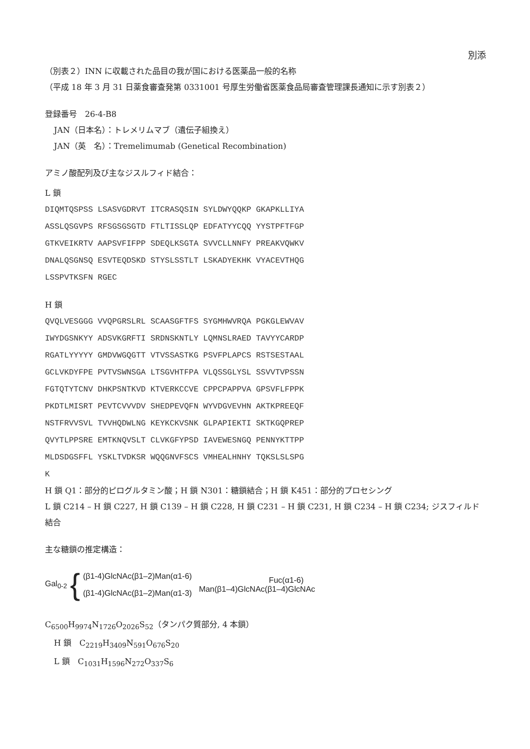別添
（別表２）INN に収載された品目の我が国における医薬品一般的名称
（平成 18 年 3 月 31 日薬食審査発第 0331001 号厚生労働省医薬食品局審査管理課長通知に示す別表２）
登録番号　26-4-B8
JAN（日本名）：トレメリムマブ（遺伝子組換え）
JAN（英　名）：Tremelimumab (Genetical Recombination)
アミノ酸配列及び主なジスルフィド結合：
L 鎖
DIQMTQSPSS LSASVGDRVT ITCRASQSIN SYLDWYQQKP GKAPKLLIYA ASSLQSGVPS RFSGSGSGTD FTLTISSLQP EDFATYYCQQ YYSTPFTFGP GTKVEIKRTV AAPSVFIFPP SDEQLKSGTA SVVCLLNNFY PREAKVQWKV DNALQSGNSQ ESVTEQDSKD STYSLSSTLT LSKADYEKHK VYACEVTHQG LSSPVTKSFN RGEC
H 鎖
QVQLVESGGG VVQPGRSLRL SCAASGFTFS SYGMHWVRQA PGKGLEWVAV IWYDGSNKYY ADSVKGRFTI SRDNSKNTLY LQMNSLRAED TAVYYCARDP RGATLYYYYY GMDVWGQGTT VTVSSASTKG PSVFPLAPCS RSTSESTAAL GCLVKDYFPE PVTVSWNSGA LTSGVHTFPA VLQSSGLYSL SSVVTVPSSN FGTQTYTCNV DHKPSNTKVD KTVERKCCVE CPPCPAPPVA GPSVFLFPPK PKDTLMISRT PEVTCVVVDV SHEDPEVQFN WYVDGVEVHN AKTKPREEQF NSTFRVVSVL TVVHQDWLNG KEYKCKVSNK GLPAPIEKTI SKTKGQPREP QVYTLPPSRE EMTKNQVSLT CLVKGFYPSD IAVEWESNGQ PENNYKTTPP MLDSDGSFFL YSKLTVDKSR WQQGNVFSCS VMHEALHNHY TQKSLSLSPG K
H 鎖 Q1：部分的ピログルタミン酸；H 鎖 N301：糖鎖結合；H 鎖 K451：部分的プロセシング
L 鎖 C214 – H 鎖 C227, H 鎖 C139 – H 鎖 C228, H 鎖 C231 – H 鎖 C231, H 鎖 C234 – H 鎖 C234; ジスフィルド結合
主な糖鎖の推定構造：
Gal<sub>0-2</sub> {
(β1-4)GlcNAc(β1–2)Man(α1-6)
(β1-4)GlcNAc(β1–2)Man(α1-3)
Fuc(α1-6)
Man(β1–4)GlcNAc(β1–4)GlcNAc
C<sub>6500</sub>H<sub>9974</sub>N<sub>1726</sub>O<sub>2026</sub>S<sub>52</sub>（タンパク質部分, 4 本鎖）
H 鎖　C<sub>2219</sub>H<sub>3409</sub>N<sub>591</sub>O<sub>676</sub>S<sub>20</sub>
L 鎖　C<sub>1031</sub>H<sub>1596</sub>N<sub>272</sub>O<sub>337</sub>S<sub>6</sub>